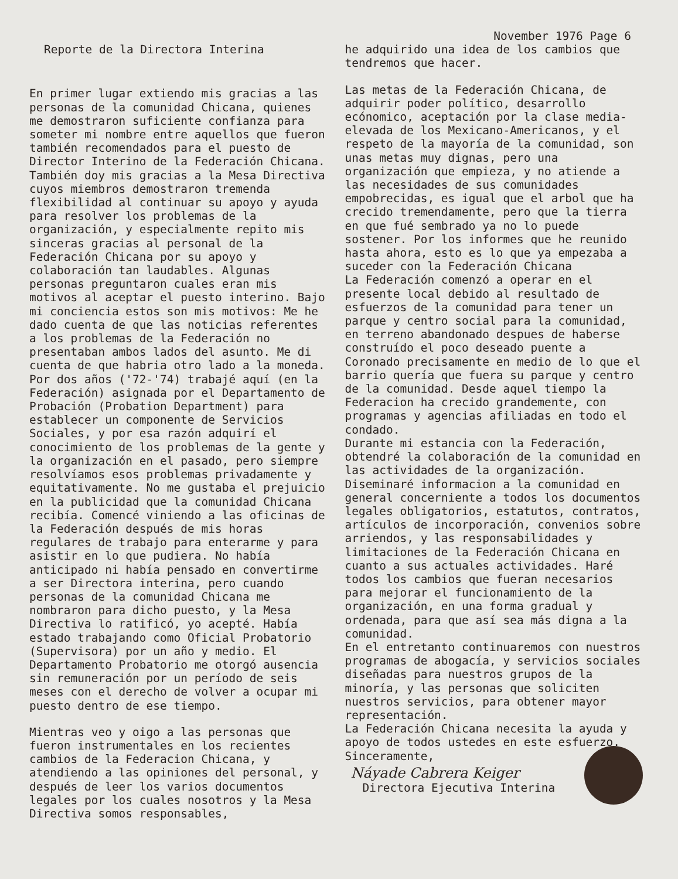November 1976 Page 6
Reporte de la Directora Interina
En primer lugar extiendo mis gracias a las personas de la comunidad Chicana, quienes me demostraron suficiente confianza para someter mi nombre entre aquellos que fueron también recomendados para el puesto de Director Interino de la Federación Chicana. También doy mis gracias a la Mesa Directiva cuyos miembros demostraron tremenda flexibilidad al continuar su apoyo y ayuda para resolver los problemas de la organización, y especialmente repito mis sinceras gracias al personal de la Federación Chicana por su apoyo y colaboración tan laudables. Algunas personas preguntaron cuales eran mis motivos al aceptar el puesto interino. Bajo mi conciencia estos son mis motivos: Me he dado cuenta de que las noticias referentes a los problemas de la Federación no presentaban ambos lados del asunto. Me di cuenta de que habria otro lado a la moneda. Por dos años ('72-'74) trabajé aquí (en la Federación) asignada por el Departamento de Probación (Probation Department) para establecer un componente de Servicios Sociales, y por esa razón adquirí el conocimiento de los problemas de la gente y la organización en el pasado, pero siempre resolvíamos esos problemas privadamente y equitativamente. No me gustaba el prejuicio en la publicidad que la comunidad Chicana recibía. Comencé viniendo a las oficinas de la Federación después de mis horas regulares de trabajo para enterarme y para asistir en lo que pudiera. No había anticipado ni había pensado en convertirme a ser Directora interina, pero cuando personas de la comunidad Chicana me nombraron para dicho puesto, y la Mesa Directiva lo ratificó, yo acepté. Había estado trabajando como Oficial Probatorio (Supervisora) por un año y medio. El Departamento Probatorio me otorgó ausencia sin remuneración por un período de seis meses con el derecho de volver a ocupar mi puesto dentro de ese tiempo.
Mientras veo y oigo a las personas que fueron instrumentales en los recientes cambios de la Federacion Chicana, y atendiendo a las opiniones del personal, y después de leer los varios documentos legales por los cuales nosotros y la Mesa Directiva somos responsables,
he adquirido una idea de los cambios que tendremos que hacer.
Las metas de la Federación Chicana, de adquirir poder político, desarrollo ecónomico, aceptación por la clase media-elevada de los Mexicano-Americanos, y el respeto de la mayoría de la comunidad, son unas metas muy dignas, pero una organización que empieza, y no atiende a las necesidades de sus comunidades empobrecidas, es igual que el arbol que ha crecido tremendamente, pero que la tierra en que fué sembrado ya no lo puede sostener. Por los informes que he reunido hasta ahora, esto es lo que ya empezaba a suceder con la Federación Chicana
La Federación comenzó a operar en el presente local debido al resultado de esfuerzos de la comunidad para tener un parque y centro social para la comunidad, en terreno abandonado despues de haberse construído el poco deseado puente a Coronado precisamente en medio de lo que el barrio quería que fuera su parque y centro de la comunidad. Desde aquel tiempo la Federacion ha crecido grandemente, con programas y agencias afiliadas en todo el condado.
Durante mi estancia con la Federación, obtendré la colaboración de la comunidad en las actividades de la organización. Diseminaré informacion a la comunidad en general concerniente a todos los documentos legales obligatorios, estatutos, contratos, artículos de incorporación, convenios sobre arriendos, y las responsabilidades y limitaciones de la Federación Chicana en cuanto a sus actuales actividades. Haré todos los cambios que fueran necesarios para mejorar el funcionamiento de la organización, en una forma gradual y ordenada, para que así sea más digna a la comunidad.
En el entretanto continuaremos con nuestros programas de abogacía, y servicios sociales diseñadas para nuestros grupos de la minoría, y las personas que soliciten nuestros servicios, para obtener mayor representación.
La Federación Chicana necesita la ayuda y apoyo de todos ustedes en este esfuerzo.
Sinceramente,
Náyade Cabrera Keiger
Directora Ejecutiva Interina